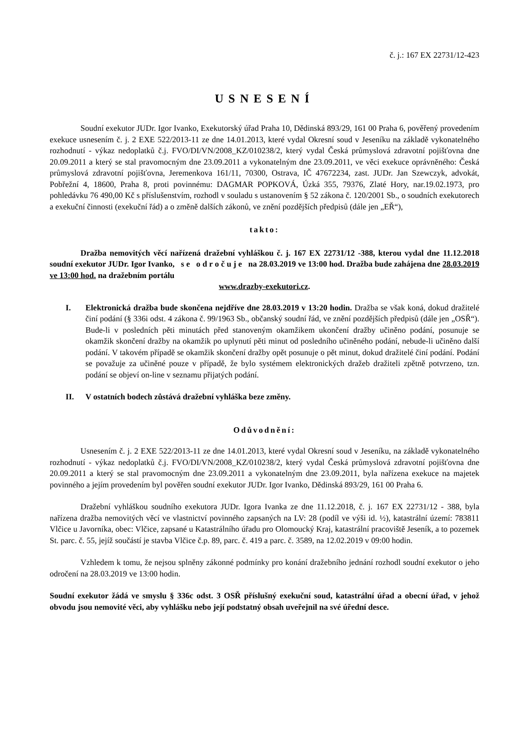č. j.: 167 EX 22731/12-423
USNESENÍ
Soudní exekutor JUDr. Igor Ivanko, Exekutorský úřad Praha 10, Dědinská 893/29, 161 00 Praha 6, pověřený provedením exekuce usnesením č. j. 2 EXE 522/2013-11 ze dne 14.01.2013, které vydal Okresní soud v Jeseníku na základě vykonatelného rozhodnutí - výkaz nedoplatků č.j. FVO/DI/VN/2008_KZ/010238/2, který vydal Česká průmyslová zdravotní pojišťovna dne 20.09.2011 a který se stal pravomocným dne 23.09.2011 a vykonatelným dne 23.09.2011, ve věci exekuce oprávněného: Česká průmyslová zdravotní pojišťovna, Jeremenkova 161/11, 70300, Ostrava, IČ 47672234, zast. JUDr. Jan Szewczyk, advokát, Pobřežní 4, 18600, Praha 8, proti povinnému: DAGMAR POPKOVÁ, Úzká 355, 79376, Zlaté Hory, nar.19.02.1973, pro pohledávku 76 490,00 Kč s příslušenstvím, rozhodl v souladu s ustanovením § 52 zákona č. 120/2001 Sb., o soudních exekutorech a exekuční činnosti (exekuční řád) a o změně dalších zákonů, ve znění pozdějších předpisů (dále jen „EŘ“),
takto:
Dražba nemovitých věcí nařízená dražební vyhláškou č. j. 167 EX 22731/12 -388, kterou vydal dne 11.12.2018 soudní exekutor JUDr. Igor Ivanko, s e o d r o č u j e na 28.03.2019 ve 13:00 hod. Dražba bude zahájena dne 28.03.2019 ve 13:00 hod. na dražebním portálu
www.drazby-exekutori.cz.
I. Elektronická dražba bude skončena nejdříve dne 28.03.2019 v 13:20 hodin. Dražba se však koná, dokud dražitelé činí podání (§ 336i odst. 4 zákona č. 99/1963 Sb., občanský soudní řád, ve znění pozdějších předpisů (dále jen „OSŘ“). Bude-li v posledních pěti minutách před stanoveným okamžikem ukončení dražby učiněno podání, posunuje se okamžik skončení dražby na okamžik po uplynutí pěti minut od posledního učiněného podání, nebude-li učiněno další podání. V takovém případě se okamžik skončení dražby opět posunuje o pět minut, dokud dražitelé činí podání. Podání se považuje za učiněné pouze v případě, že bylo systémem elektronických dražeb dražiteli zpětně potvrzeno, tzn. podání se objeví on-line v seznamu přijatých podání.
II. V ostatních bodech zůstává dražební vyhláška beze změny.
Odůvodnění:
Usnesením č. j. 2 EXE 522/2013-11 ze dne 14.01.2013, které vydal Okresní soud v Jeseníku, na základě vykonatelného rozhodnutí - výkaz nedoplatků č.j. FVO/DI/VN/2008_KZ/010238/2, který vydal Česká průmyslová zdravotní pojišťovna dne 20.09.2011 a který se stal pravomocným dne 23.09.2011 a vykonatelným dne 23.09.2011, byla nařízena exekuce na majetek povinného a jejím provedením byl pověřen soudní exekutor JUDr. Igor Ivanko, Dědinská 893/29, 161 00 Praha 6.
Dražební vyhláškou soudního exekutora JUDr. Igora Ivanka ze dne 11.12.2018, č. j. 167 EX 22731/12 - 388, byla nařízena dražba nemovitých věcí ve vlastnictví povinného zapsaných na LV: 28 (podíl ve výši id. ½), katastrální území: 783811 Vlčice u Javorníka, obec: Vlčice, zapsané u Katastrálního úřadu pro Olomoucký Kraj, katastrální pracoviště Jeseník, a to pozemek St. parc. č. 55, jejíž součástí je stavba Vlčice č.p. 89, parc. č. 419 a parc. č. 3589, na 12.02.2019 v 09:00 hodin.
Vzhledem k tomu, že nejsou splněny zákonné podmínky pro konání dražebního jednání rozhodl soudní exekutor o jeho odročení na 28.03.2019 ve 13:00 hodin.
Soudní exekutor žádá ve smyslu § 336c odst. 3 OSŘ příslušný exekuční soud, katastrální úřad a obecní úřad, v jehož obvodu jsou nemovité věci, aby vyhlášku nebo její podstatný obsah uveřejnil na své úřední desce.